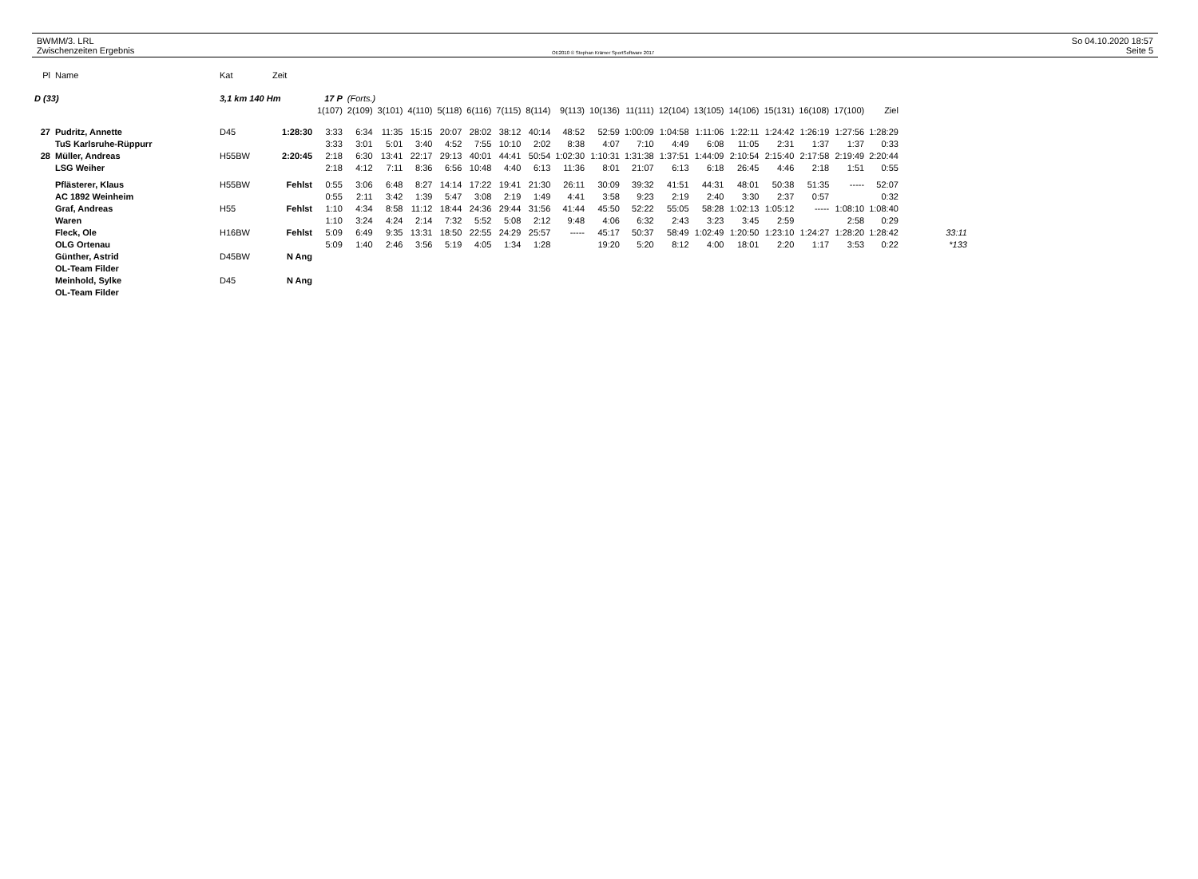BWMM/3. LRL
Zwischenzeiten Ergebnis
OE2010 © Stephan Krämer SportSoftware 2017
So 04.10.2020 18:57
Seite 5
| Pl | Name | Kat | Zeit | | | | | | | | | | | | | | | | | | | |
| --- | --- | --- | --- | --- | --- | --- | --- | --- | --- | --- | --- | --- | --- | --- | --- | --- | --- | --- | --- | --- | --- | --- |
| D (33) | | 3,1 km 140 Hm | | 17 P | (Forts.) | | | | | | | | | | | | | | | | | |
| | | | | 1(107) | 2(109) | 3(101) | 4(110) | 5(118) | 6(116) | 7(115) | 8(114) | 9(113) | 10(136) | 11(111) | 12(104) | 13(105) | 14(106) | 15(131) | 16(108) | 17(100) | Ziel | |
| 27 | Pudritz, Annette | D45 | 1:28:30 | 3:33 | 6:34 | 11:35 | 15:15 | 20:07 | 28:02 | 38:12 | 40:14 | 48:52 | 52:59 | 1:00:09 | 1:04:58 | 1:11:06 | 1:22:11 | 1:24:42 | 1:26:19 | 1:27:56 | 1:28:29 | |
| | TuS Karlsruhe-Rüppurr | | | 3:33 | 3:01 | 5:01 | 3:40 | 4:52 | 7:55 | 10:10 | 2:02 | 8:38 | 4:07 | 7:10 | 4:49 | 6:08 | 11:05 | 2:31 | 1:37 | 1:37 | 0:33 | |
| 28 | Müller, Andreas | H55BW | 2:20:45 | 2:18 | 6:30 | 13:41 | 22:17 | 29:13 | 40:01 | 44:41 | 50:54 | 1:02:30 | 1:10:31 | 1:31:38 | 1:37:51 | 1:44:09 | 2:10:54 | 2:15:40 | 2:17:58 | 2:19:49 | 2:20:44 | |
| | LSG Weiher | | | 2:18 | 4:12 | 7:11 | 8:36 | 6:56 | 10:48 | 4:40 | 6:13 | 11:36 | 8:01 | 21:07 | 6:13 | 6:18 | 26:45 | 4:46 | 2:18 | 1:51 | 0:55 | |
| | Pflästerer, Klaus | H55BW | Fehlst | 0:55 | 3:06 | 6:48 | 8:27 | 14:14 | 17:22 | 19:41 | 21:30 | 26:11 | 30:09 | 39:32 | 41:51 | 44:31 | 48:01 | 50:38 | 51:35 | ----- | 52:07 | |
| | AC 1892 Weinheim | | | 0:55 | 2:11 | 3:42 | 1:39 | 5:47 | 3:08 | 2:19 | 1:49 | 4:41 | 3:58 | 9:23 | 2:19 | 2:40 | 3:30 | 2:37 | 0:57 | | 0:32 | |
| | Graf, Andreas | H55 | Fehlst | 1:10 | 4:34 | 8:58 | 11:12 | 18:44 | 24:36 | 29:44 | 31:56 | 41:44 | 45:50 | 52:22 | 55:05 | 58:28 | 1:02:13 | 1:05:12 | ----- | 1:08:10 | 1:08:40 | |
| | Waren | | | 1:10 | 3:24 | 4:24 | 2:14 | 7:32 | 5:52 | 5:08 | 2:12 | 9:48 | 4:06 | 6:32 | 2:43 | 3:23 | 3:45 | 2:59 | | 2:58 | 0:29 | |
| | Fleck, Ole | H16BW | Fehlst | 5:09 | 6:49 | 9:35 | 13:31 | 18:50 | 22:55 | 24:29 | 25:57 | ----- | 45:17 | 50:37 | 58:49 | 1:02:49 | 1:20:50 | 1:23:10 | 1:24:27 | 1:28:20 | 1:28:42 | 33:11 |
| | OLG Ortenau | | | 5:09 | 1:40 | 2:46 | 3:56 | 5:19 | 4:05 | 1:34 | 1:28 | | 19:20 | 5:20 | 8:12 | 4:00 | 18:01 | 2:20 | 1:17 | 3:53 | 0:22 | *133 |
| | Günther, Astrid | D45BW | N Ang | | | | | | | | | | | | | | | | | | | |
| | OL-Team Filder | | | | | | | | | | | | | | | | | | | | | |
| | Meinhold, Sylke | D45 | N Ang | | | | | | | | | | | | | | | | | | | |
| | OL-Team Filder | | | | | | | | | | | | | | | | | | | | | |